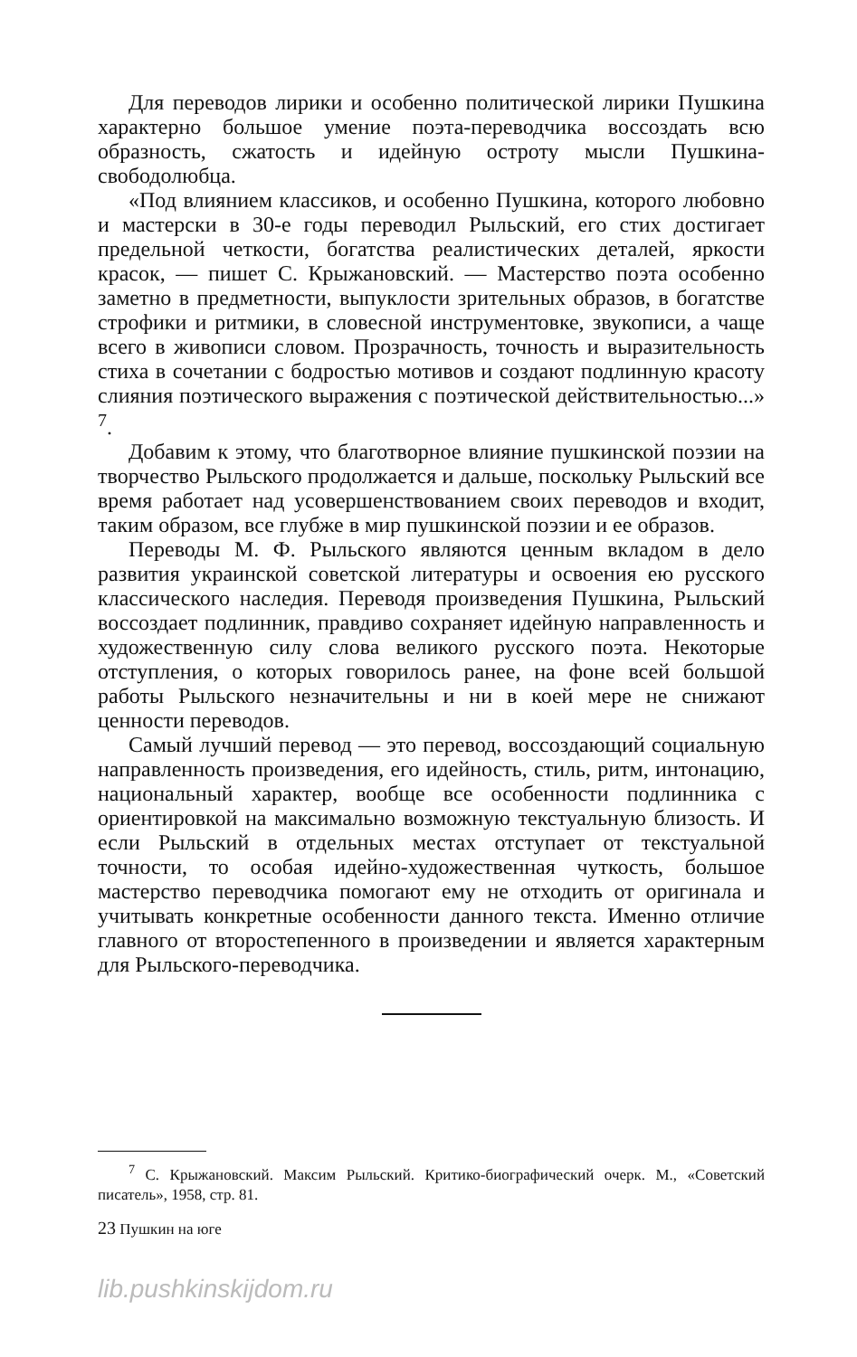Для переводов лирики и особенно политической лирики Пушкина характерно большое умение поэта-переводчика воссоздать всю образность, сжатость и идейную остроту мысли Пушкина-свободолюбца.
«Под влиянием классиков, и особенно Пушкина, которого любовно и мастерски в 30-е годы переводил Рыльский, его стих достигает предельной четкости, богатства реалистических деталей, яркости красок, — пишет С. Крыжановский. — Мастерство поэта особенно заметно в предметности, выпуклости зрительных образов, в богатстве строфики и ритмики, в словесной инструментовке, звукописи, а чаще всего в живописи словом. Прозрачность, точность и выразительность стиха в сочетании с бодростью мотивов и создают подлинную красоту слияния поэтического выражения с поэтической действительностью...» <sup>7</sup>.
Добавим к этому, что благотворное влияние пушкинской поэзии на творчество Рыльского продолжается и дальше, поскольку Рыльский все время работает над усовершенствованием своих переводов и входит, таким образом, все глубже в мир пушкинской поэзии и ее образов.
Переводы М. Ф. Рыльского являются ценным вкладом в дело развития украинской советской литературы и освоения ею русского классического наследия. Переводя произведения Пушкина, Рыльский воссоздает подлинник, правдиво сохраняет идейную направленность и художественную силу слова великого русского поэта. Некоторые отступления, о которых говорилось ранее, на фоне всей большой работы Рыльского незначительны и ни в коей мере не снижают ценности переводов.
Самый лучший перевод — это перевод, воссоздающий социальную направленность произведения, его идейность, стиль, ритм, интонацию, национальный характер, вообще все особенности подлинника с ориентировкой на максимально возможную текстуальную близость. И если Рыльский в отдельных местах отступает от текстуальной точности, то особая идейно-художественная чуткость, большое мастерство переводчика помогают ему не отходить от оригинала и учитывать конкретные особенности данного текста. Именно отличие главного от второстепенного в произведении и является характерным для Рыльского-переводчика.
<sup>7</sup> С. Крыжановский. Максим Рыльский. Критико-биографический очерк. М., «Советский писатель», 1958, стр. 81.
23 Пушкин на юге
lib.pushkinskijdom.ru